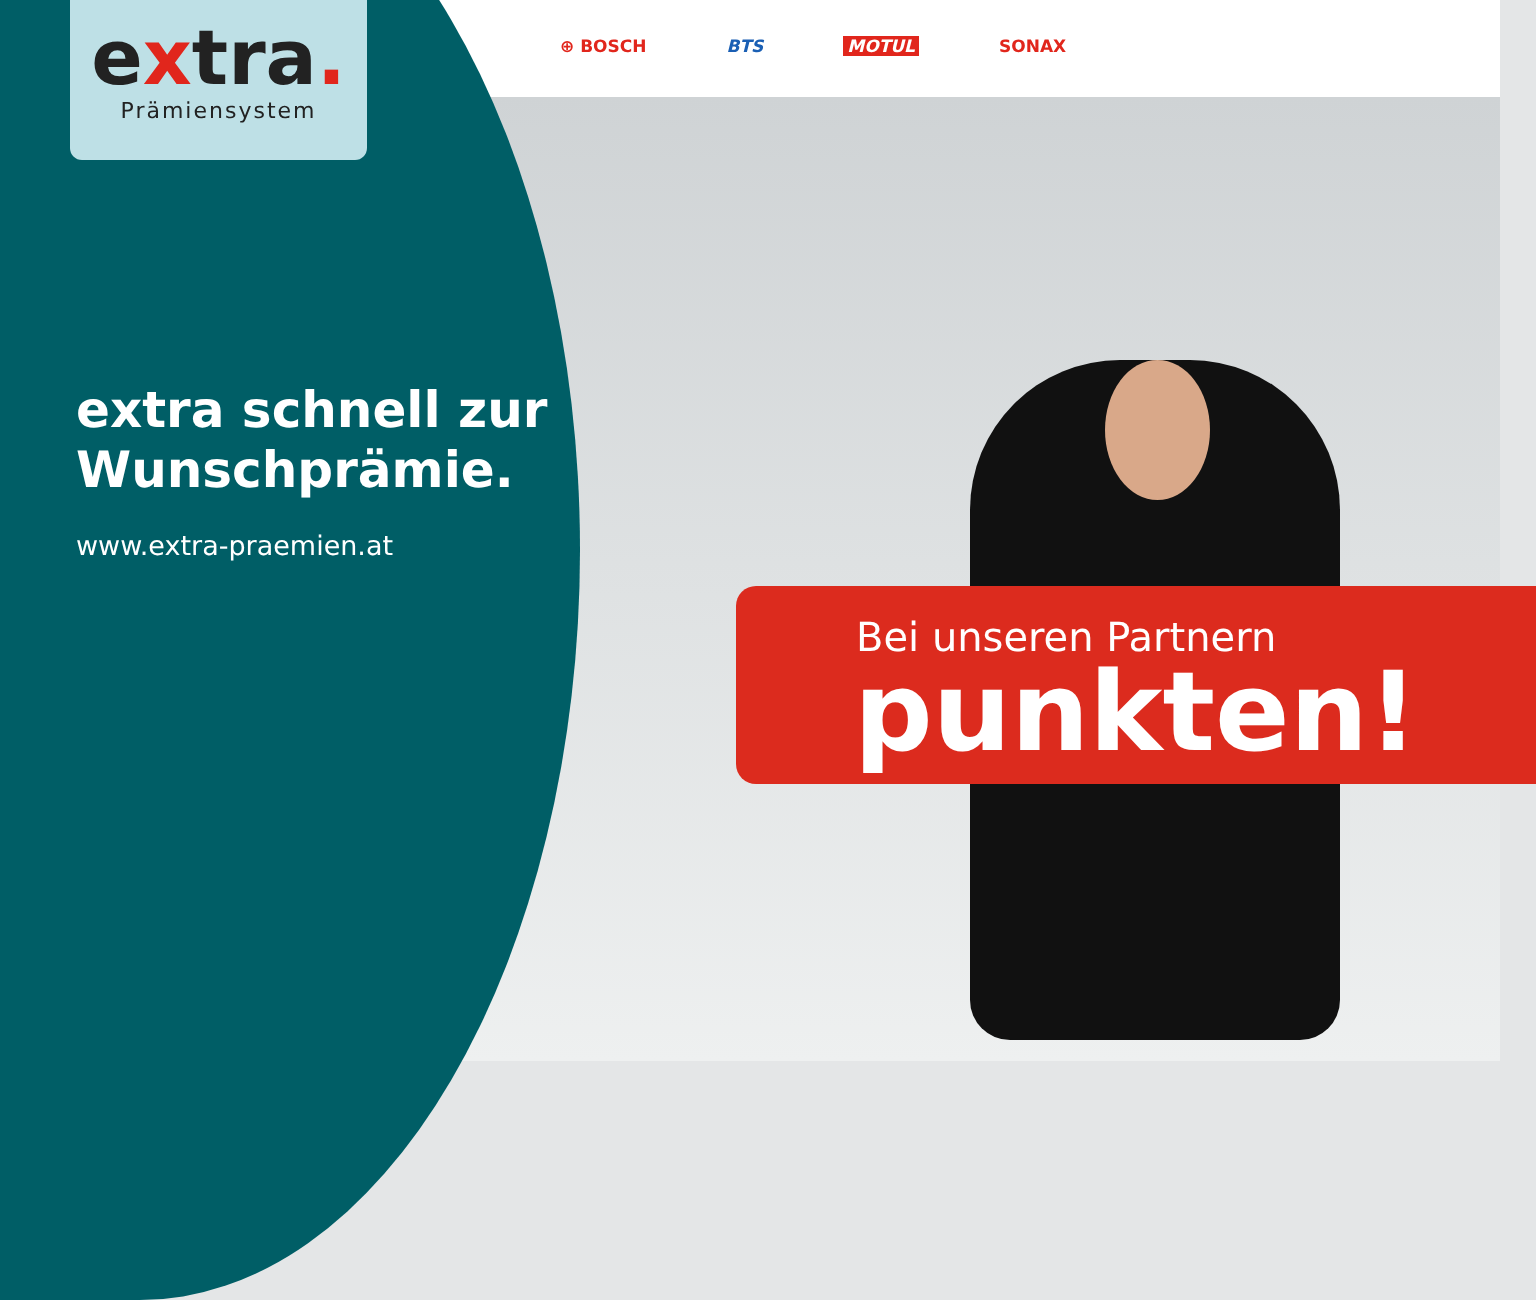extra.
Prämiensystem
⊕ BOSCH BTS MOTUL SONAX
extra schnell zur
Wunschprämie.
www.extra-praemien.at
Bei unseren Partnern
punkten!